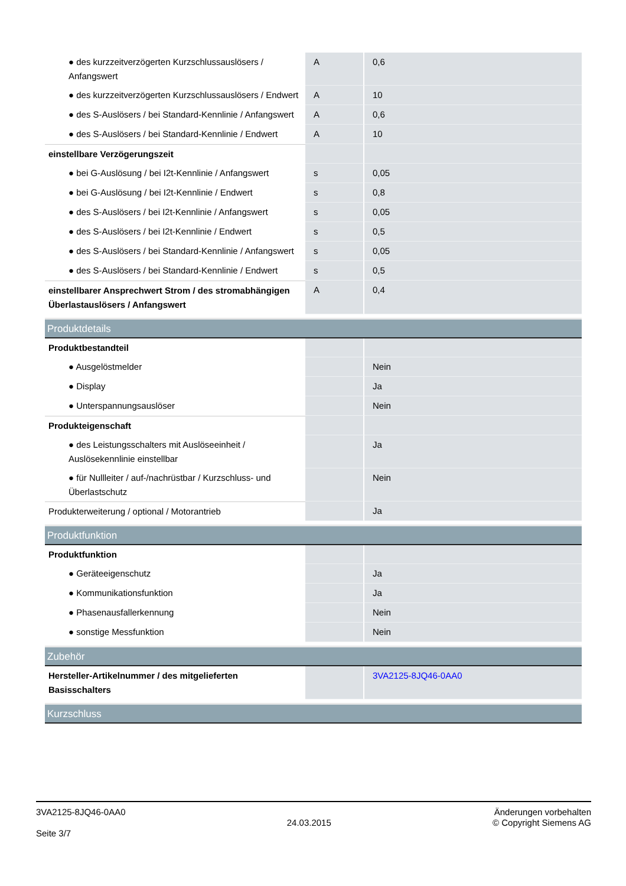| ● des kurzzeitverzögerten Kurzschlussauslösers / Anfangswert | A | 0,6 |
| ● des kurzzeitverzögerten Kurzschlussauslösers / Endwert | A | 10 |
| ● des S-Auslösers / bei Standard-Kennlinie / Anfangswert | A | 0,6 |
| ● des S-Auslösers / bei Standard-Kennlinie / Endwert | A | 10 |
| einstellbare Verzögerungszeit | | |
| ● bei G-Auslösung / bei I2t-Kennlinie / Anfangswert | s | 0,05 |
| ● bei G-Auslösung / bei I2t-Kennlinie / Endwert | s | 0,8 |
| ● des S-Auslösers / bei I2t-Kennlinie / Anfangswert | s | 0,05 |
| ● des S-Auslösers / bei I2t-Kennlinie / Endwert | s | 0,5 |
| ● des S-Auslösers / bei Standard-Kennlinie / Anfangswert | s | 0,05 |
| ● des S-Auslösers / bei Standard-Kennlinie / Endwert | s | 0,5 |
| einstellbarer Ansprechwert Strom / des stromabhängigen Überlastauslösers / Anfangswert | A | 0,4 |
| Produktdetails | | |
| Produktbestandteil | | |
| ● Ausgelöstmelder | | Nein |
| ● Display | | Ja |
| ● Unterspannungsauslöser | | Nein |
| Produkteigenschaft | | |
| ● des Leistungsschalters mit Auslöseeinheit / Auslösekennlinie einstellbar | | Ja |
| ● für Nullleiter / auf-/nachrüstbar / Kurzschluss- und Überlastschutz | | Nein |
| Produkterweiterung / optional / Motorantrieb | | Ja |
| Produktfunktion | | |
| Produktfunktion | | |
| ● Geräteeigenschutz | | Ja |
| ● Kommunikationsfunktion | | Ja |
| ● Phasenausfallerkennung | | Nein |
| ● sonstige Messfunktion | | Nein |
| Zubehör | | |
| Hersteller-Artikelnummer / des mitgelieferten Basisschalters | | 3VA2125-8JQ46-0AA0 |
| Kurzschluss | | |
3VA2125-8JQ46-0AA0
Seite 3/7
24.03.2015
Änderungen vorbehalten
© Copyright Siemens AG